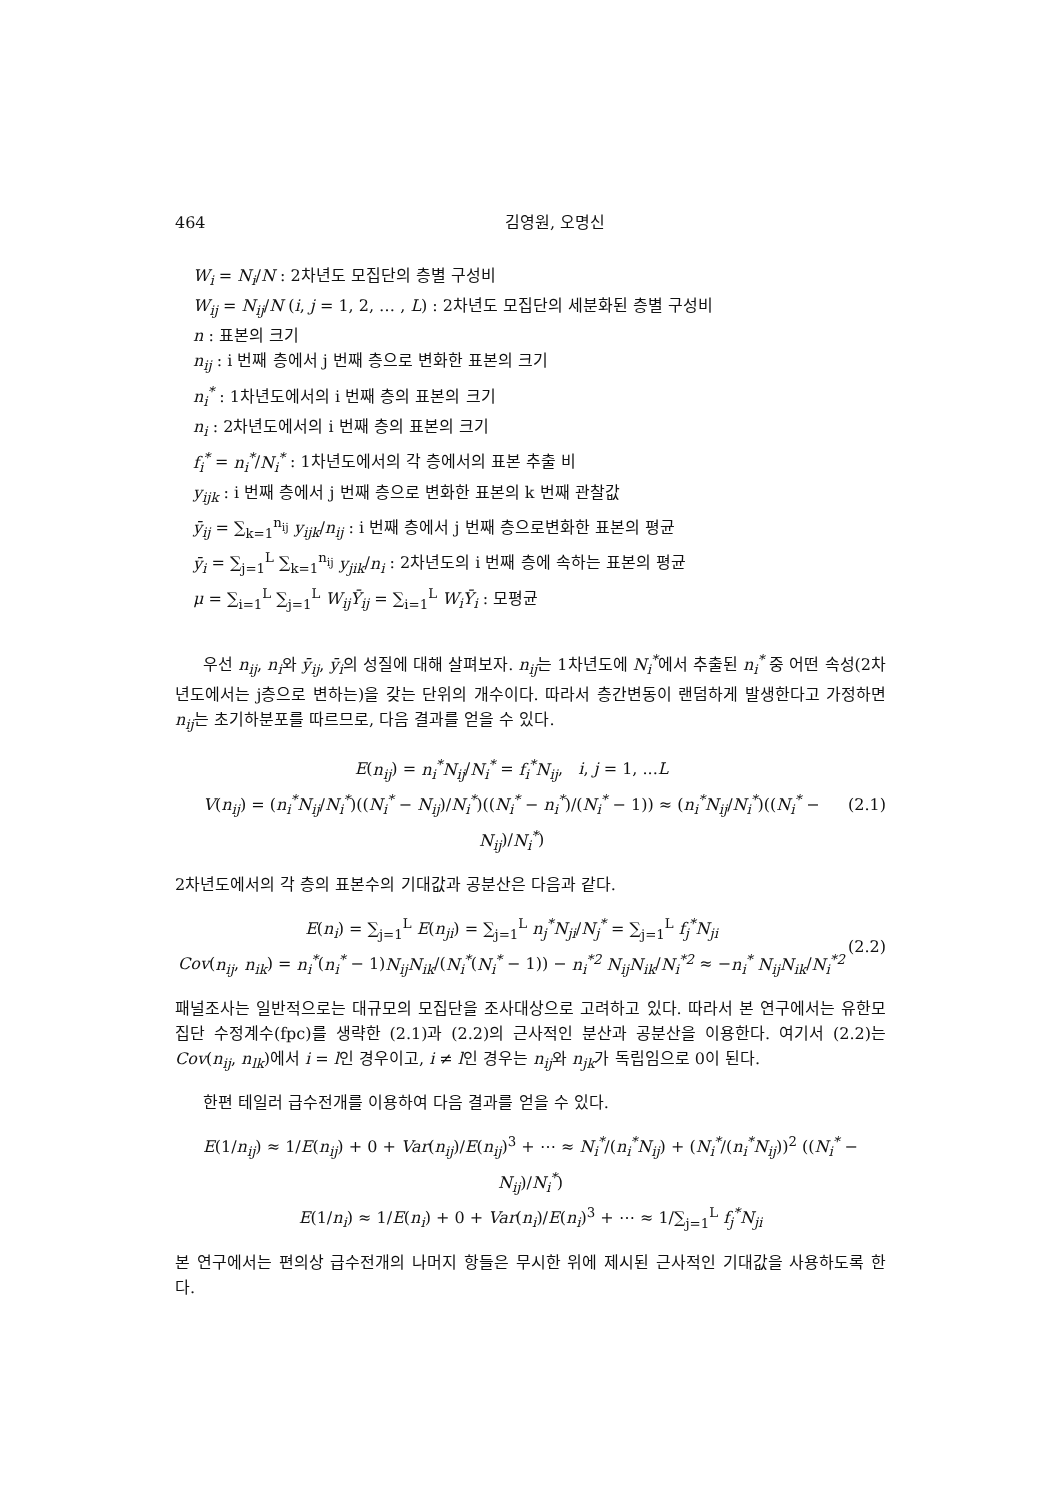464 김영원, 오명신
W<sub>i</sub> = N<sub>i</sub>/N : 2차년도 모집단의 층별 구성비
W<sub>ij</sub> = N<sub>ij</sub>/N (i, j = 1, 2, … , L) : 2차년도 모집단의 세분화된 층별 구성비
n : 표본의 크기
n<sub>ij</sub> : i 번째 층에서 j 번째 층으로 변화한 표본의 크기
n<sub>i</sub><sup>*</sup> : 1차년도에서의 i 번째 층의 표본의 크기
n<sub>i</sub> : 2차년도에서의 i 번째 층의 표본의 크기
f<sub>i</sub><sup>*</sup> = n<sub>i</sub><sup>*</sup>/N<sub>i</sub><sup>*</sup> : 1차년도에서의 각 층에서의 표본 추출 비
y<sub>ijk</sub> : i 번째 층에서 j 번째 층으로 변화한 표본의 k 번째 관찰값
ȳ<sub>ij</sub> = ∑<sub>k=1</sub><sup>n<sub>ij</sub></sup> y<sub>ijk</sub>/n<sub>ij</sub> : i 번째 층에서 j 번째 층으로변화한 표본의 평균
ȳ<sub>i</sub> = ∑<sub>j=1</sub><sup>L</sup> ∑<sub>k=1</sub><sup>n<sub>ij</sub></sup> y<sub>jik</sub>/n<sub>i</sub> : 2차년도의 i 번째 층에 속하는 표본의 평균
μ = ∑<sub>i=1</sub><sup>L</sup> ∑<sub>j=1</sub><sup>L</sup> W<sub>ij</sub>Ȳ<sub>ij</sub> = ∑<sub>i=1</sub><sup>L</sup> W<sub>i</sub>Ȳ<sub>i</sub> : 모평균
우선 n<sub>ij</sub>, n<sub>i</sub>와 ȳ<sub>ij</sub>, ȳ<sub>i</sub>의 성질에 대해 살펴보자. n<sub>ij</sub>는 1차년도에 N<sub>i</sub><sup>*</sup>에서 추출된 n<sub>i</sub><sup>*</sup> 중 어떤 속성(2차년도에서는 j층으로 변하는)을 갖는 단위의 개수이다. 따라서 층간변동이 랜덤하게 발생한다고 가정하면 n<sub>ij</sub>는 초기하분포를 따르므로, 다음 결과를 얻을 수 있다.
E(n<sub>ij</sub>) = n<sub>i</sub><sup>*</sup>N<sub>ij</sub>/N<sub>i</sub><sup>*</sup> = f<sub>i</sub><sup>*</sup>N<sub>ij</sub>, i, j = 1, ...L
V(n<sub>ij</sub>) = (n<sub>i</sub><sup>*</sup>N<sub>ij</sub>/N<sub>i</sub><sup>*</sup>)((N<sub>i</sub><sup>*</sup> − N<sub>ij</sub>)/N<sub>i</sub><sup>*</sup>)((N<sub>i</sub><sup>*</sup> − n<sub>i</sub><sup>*</sup>)/(N<sub>i</sub><sup>*</sup> − 1)) ≈ (n<sub>i</sub><sup>*</sup>N<sub>ij</sub>/N<sub>i</sub><sup>*</sup>)((N<sub>i</sub><sup>*</sup> − N<sub>ij</sub>)/N<sub>i</sub><sup>*</sup>)
(2.1)
2차년도에서의 각 층의 표본수의 기대값과 공분산은 다음과 같다.
E(n<sub>i</sub>) = ∑<sub>j=1</sub><sup>L</sup> E(n<sub>ji</sub>) = ∑<sub>j=1</sub><sup>L</sup> n<sub>j</sub><sup>*</sup>N<sub>ji</sub>/N<sub>j</sub><sup>*</sup> = ∑<sub>j=1</sub><sup>L</sup> f<sub>j</sub><sup>*</sup>N<sub>ji</sub>
Cov(n<sub>ij</sub>, n<sub>ik</sub>) = n<sub>i</sub><sup>*</sup>(n<sub>i</sub><sup>*</sup> − 1)N<sub>ij</sub>N<sub>ik</sub>/(N<sub>i</sub><sup>*</sup>(N<sub>i</sub><sup>*</sup> − 1)) − n<sub>i</sub><sup>*2</sup> N<sub>ij</sub>N<sub>ik</sub>/N<sub>i</sub><sup>*2</sup> ≈ −n<sub>i</sub><sup>*</sup> N<sub>ij</sub>N<sub>ik</sub>/N<sub>i</sub><sup>*2</sup>
(2.2)
패널조사는 일반적으로는 대규모의 모집단을 조사대상으로 고려하고 있다. 따라서 본 연구에서는 유한모집단 수정계수(fpc)를 생략한 (2.1)과 (2.2)의 근사적인 분산과 공분산을 이용한다. 여기서 (2.2)는 Cov(n<sub>ij</sub>, n<sub>lk</sub>)에서 i = l인 경우이고, i ≠ l인 경우는 n<sub>ij</sub>와 n<sub>jk</sub>가 독립임으로 0이 된다.
한편 테일러 급수전개를 이용하여 다음 결과를 얻을 수 있다.
E(1/n<sub>ij</sub>) ≈ 1/E(n<sub>ij</sub>) + 0 + Var(n<sub>ij</sub>)/E(n<sub>ij</sub>)<sup>3</sup> + ⋯ ≈ N<sub>i</sub><sup>*</sup>/(n<sub>i</sub><sup>*</sup>N<sub>ij</sub>) + (N<sub>i</sub><sup>*</sup>/(n<sub>i</sub><sup>*</sup>N<sub>ij</sub>))<sup>2</sup> ((N<sub>i</sub><sup>*</sup> − N<sub>ij</sub>)/N<sub>i</sub><sup>*</sup>)
E(1/n<sub>i</sub>) ≈ 1/E(n<sub>i</sub>) + 0 + Var(n<sub>i</sub>)/E(n<sub>i</sub>)<sup>3</sup> + ⋯ ≈ 1/∑<sub>j=1</sub><sup>L</sup> f<sub>j</sub><sup>*</sup>N<sub>ji</sub>
본 연구에서는 편의상 급수전개의 나머지 항들은 무시한 위에 제시된 근사적인 기대값을 사용하도록 한다.